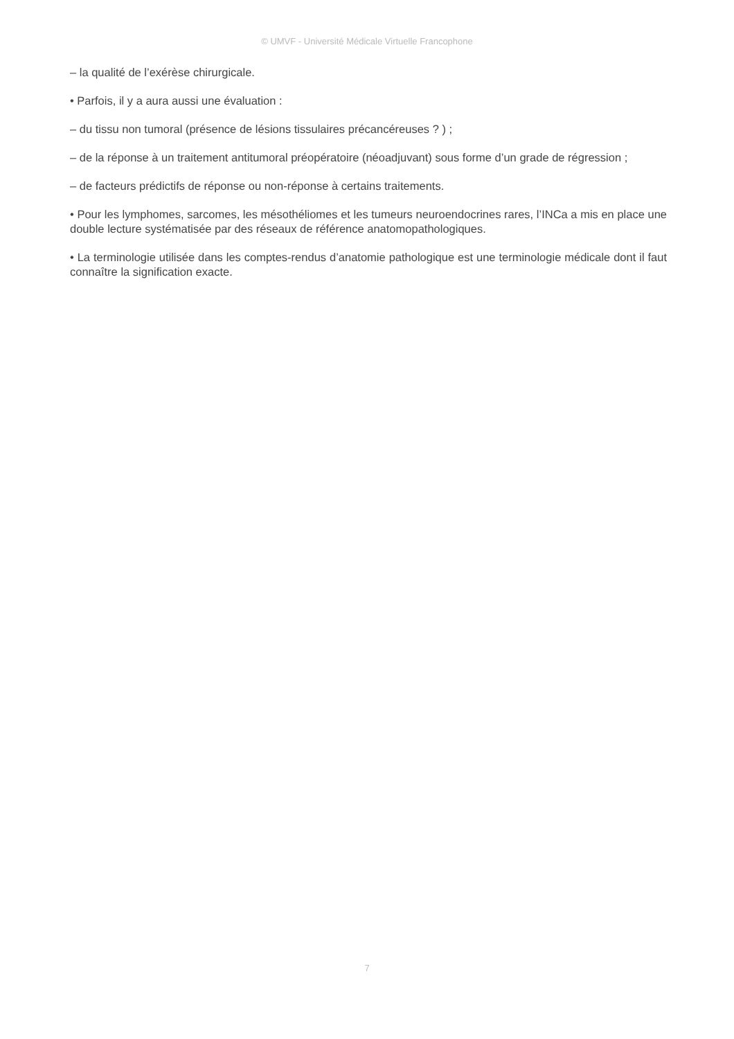© UMVF - Université Médicale Virtuelle Francophone
– la qualité de l’exérèse chirurgicale.
• Parfois, il y a aura aussi une évaluation :
– du tissu non tumoral (présence de lésions tissulaires précancéreuses ? ) ;
– de la réponse à un traitement antitumoral préopératoire (néoadjuvant) sous forme d’un grade de régression ;
– de facteurs prédictifs de réponse ou non-réponse à certains traitements.
• Pour les lymphomes, sarcomes, les mésothéliomes et les tumeurs neuroendocrines rares, l’INCa a mis en place une double lecture systématisée par des réseaux de référence anatomopathologiques.
• La terminologie utilisée dans les comptes-rendus d’anatomie pathologique est une terminologie médicale dont il faut connaître la signification exacte.
7